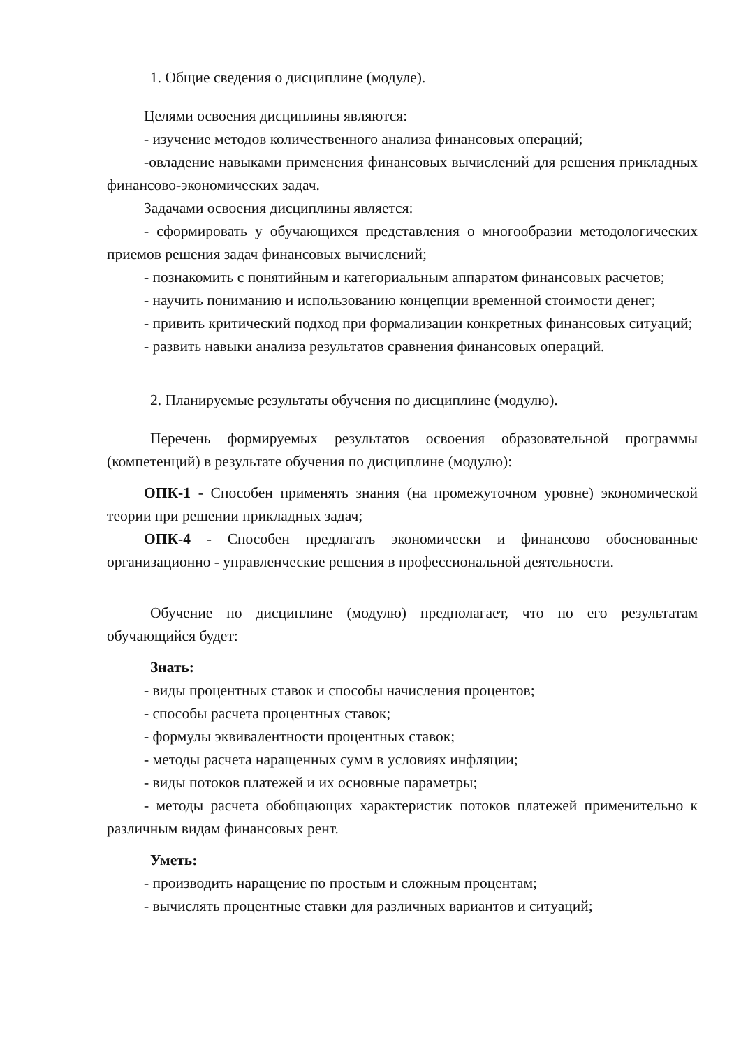1. Общие сведения о дисциплине (модуле).
Целями освоения дисциплины являются:
- изучение методов количественного анализа финансовых операций;
-овладение навыками применения финансовых вычислений для решения прикладных финансово-экономических задач.
Задачами освоения дисциплины является:
- сформировать у обучающихся представления о многообразии методологических приемов решения задач финансовых вычислений;
- познакомить с понятийным и категориальным аппаратом финансовых расчетов;
- научить пониманию и использованию концепции временной стоимости денег;
- привить критический подход при формализации конкретных финансовых ситуаций;
- развить навыки анализа результатов сравнения финансовых операций.
2. Планируемые результаты обучения по дисциплине (модулю).
Перечень формируемых результатов освоения образовательной программы (компетенций) в результате обучения по дисциплине (модулю):
ОПК-1 - Способен применять знания (на промежуточном уровне) экономической теории при решении прикладных задач;
ОПК-4 - Способен предлагать экономически и финансово обоснованные организационно - управленческие решения в профессиональной деятельности.
Обучение по дисциплине (модулю) предполагает, что по его результатам обучающийся будет:
Знать:
- виды процентных ставок и способы начисления процентов;
- способы расчета процентных ставок;
- формулы эквивалентности процентных ставок;
- методы расчета наращенных сумм в условиях инфляции;
- виды потоков платежей и их основные параметры;
- методы расчета обобщающих характеристик потоков платежей применительно к различным видам финансовых рент.
Уметь:
- производить наращение по простым и сложным процентам;
- вычислять процентные ставки для различных вариантов и ситуаций;